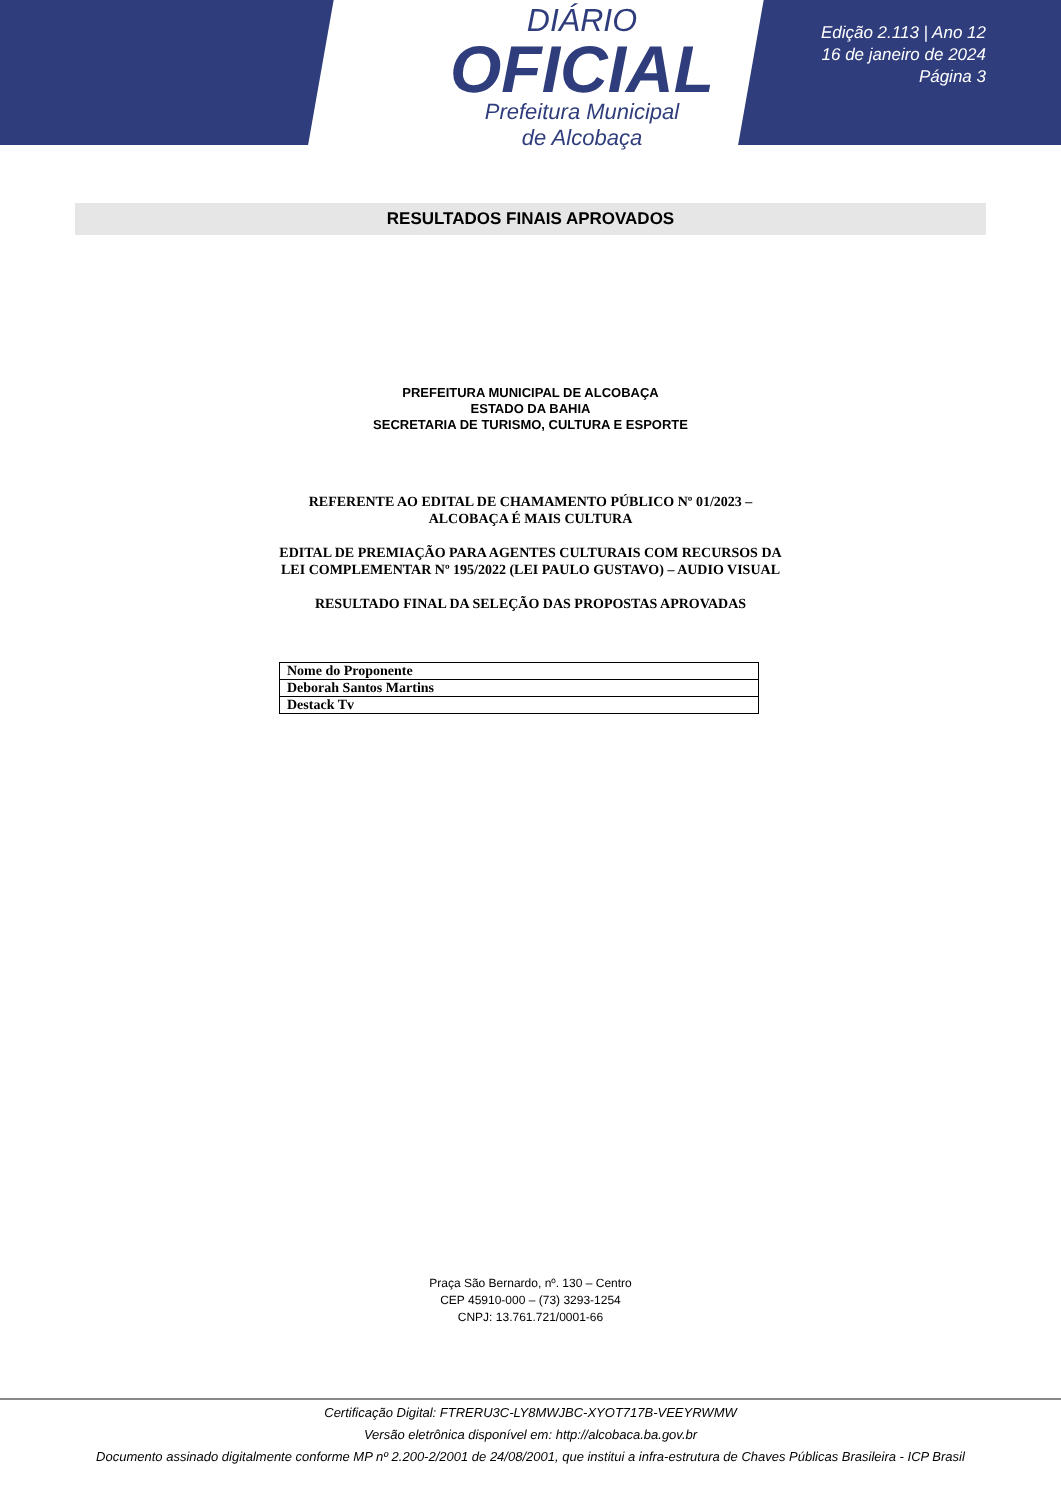DIÁRIO
OFICIAL
Prefeitura Municipal
de Alcobaça
Edição 2.113 | Ano 12
16 de janeiro de 2024
Página 3
RESULTADOS FINAIS APROVADOS
PREFEITURA MUNICIPAL DE ALCOBAÇA
ESTADO DA BAHIA
SECRETARIA DE TURISMO, CULTURA E ESPORTE
REFERENTE AO EDITAL DE CHAMAMENTO PÚBLICO Nº 01/2023 – ALCOBAÇA É MAIS CULTURA
EDITAL DE PREMIAÇÃO PARA AGENTES CULTURAIS COM RECURSOS DA LEI COMPLEMENTAR Nº 195/2022 (LEI PAULO GUSTAVO) – AUDIO VISUAL
RESULTADO FINAL DA SELEÇÃO DAS PROPOSTAS APROVADAS
| Nome do Proponente |
| Deborah Santos Martins |
| Destack Tv |
Praça São Bernardo, nº. 130 – Centro
CEP 45910-000 – (73) 3293-1254
CNPJ: 13.761.721/0001-66
Certificação Digital: FTRERU3C-LY8MWJBC-XYOT717B-VEEYRWMW
Versão eletrônica disponível em: http://alcobaca.ba.gov.br
Documento assinado digitalmente conforme MP nº 2.200-2/2001 de 24/08/2001, que institui a infra-estrutura de Chaves Públicas Brasileira - ICP Brasil